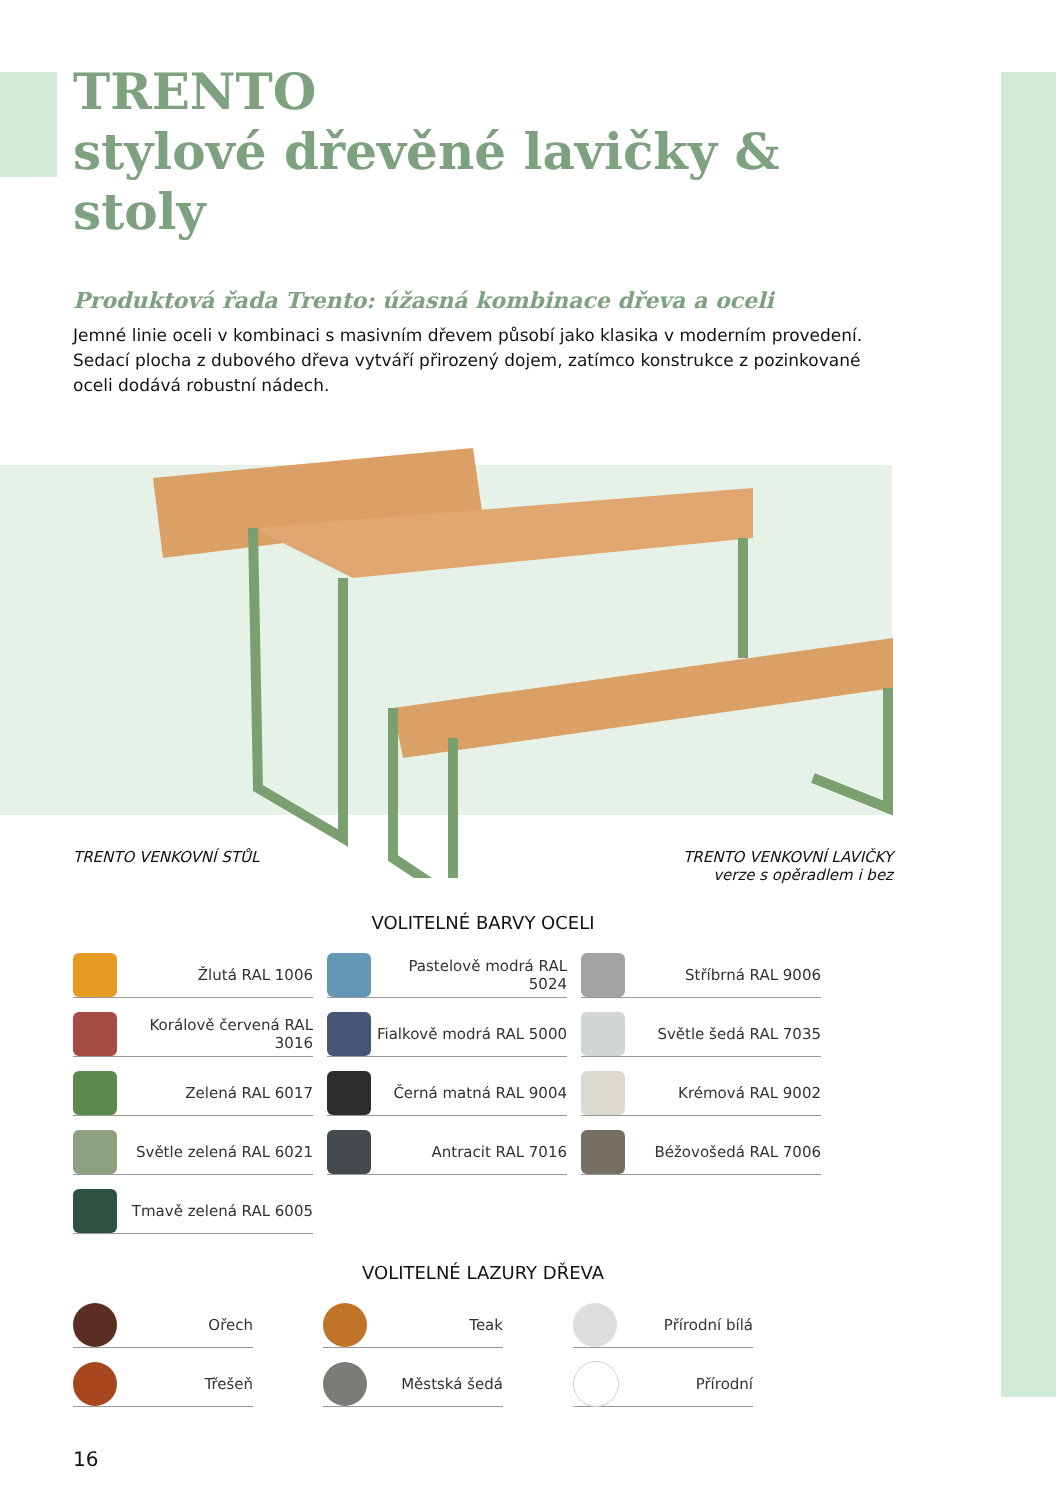TRENTO
stylové dřevěné lavičky & stoly
Produktová řada Trento: úžasná kombinace dřeva a oceli
Jemné linie oceli v kombinaci s masivním dřevem působí jako klasika v moderním provedení. Sedací plocha z dubového dřeva vytváří přirozený dojem, zatímco konstrukce z pozinkované oceli dodává robustní nádech.
TRENTO VENKOVNÍ STŮL TRENTO VENKOVNÍ LAVIČKY
verze s opěradlem i bez
VOLITELNÉ BARVY OCELI
Žlutá RAL 1006
Pastelově modrá RAL 5024
Stříbrná RAL 9006
Korálově červená RAL 3016
Fialkově modrá RAL 5000
Světle šedá RAL 7035
Zelená RAL 6017
Černá matná RAL 9004
Krémová RAL 9002
Světle zelená RAL 6021
Antracit RAL 7016
Béžovošedá RAL 7006
Tmavě zelená RAL 6005
VOLITELNÉ LAZURY DŘEVA
Ořech
Teak
Přírodní bílá
Třešeň
Městská šedá
Přírodní
16